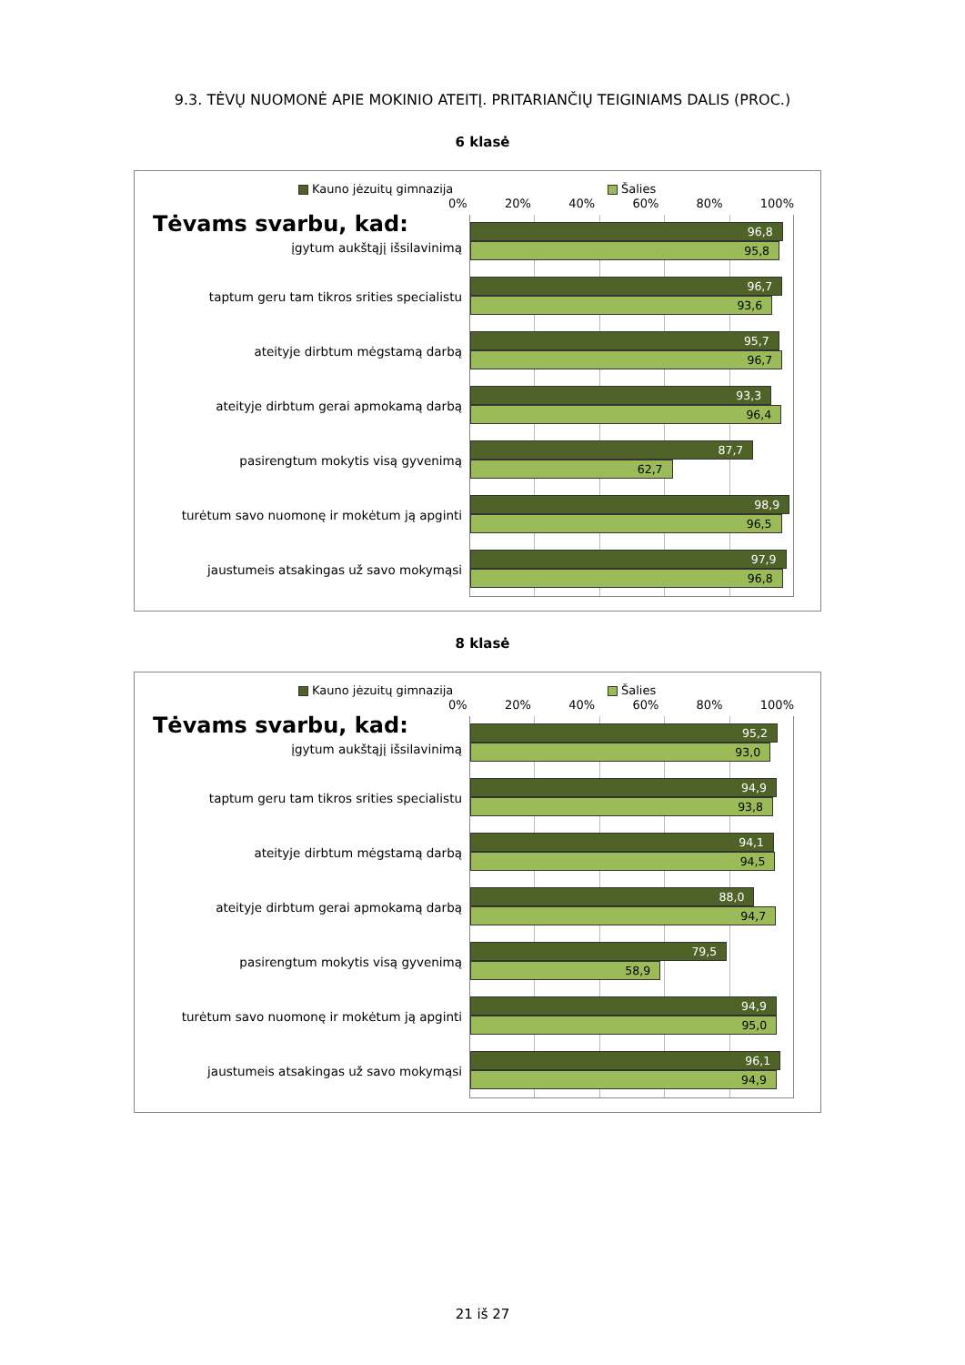9.3. TĖVŲ NUOMONĖ APIE MOKINIO ATEITĮ. PRITARIANČIŲ TEIGINIAMS DALIS (PROC.)
6 klasė
Kauno jėzuitų gimnazija Šalies
0% 20% 40% 60% 80% 100%
Tėvams svarbu, kad:
įgytum aukštąjį išsilavinimą
96,8
95,8
taptum geru tam tikros srities specialistu
96,7
93,6
ateityje dirbtum mėgstamą darbą
95,7
96,7
ateityje dirbtum gerai apmokamą darbą
93,3
96,4
pasirengtum mokytis visą gyvenimą
87,7
62,7
turėtum savo nuomonę ir mokėtum ją apginti
98,9
96,5
jaustumeis atsakingas už savo mokymąsi
97,9
96,8
8 klasė
Kauno jėzuitų gimnazija Šalies
0% 20% 40% 60% 80% 100%
Tėvams svarbu, kad:
įgytum aukštąjį išsilavinimą
95,2
93,0
taptum geru tam tikros srities specialistu
94,9
93,8
ateityje dirbtum mėgstamą darbą
94,1
94,5
ateityje dirbtum gerai apmokamą darbą
88,0
94,7
pasirengtum mokytis visą gyvenimą
79,5
58,9
turėtum savo nuomonę ir mokėtum ją apginti
94,9
95,0
jaustumeis atsakingas už savo mokymąsi
96,1
94,9
21 iš 27